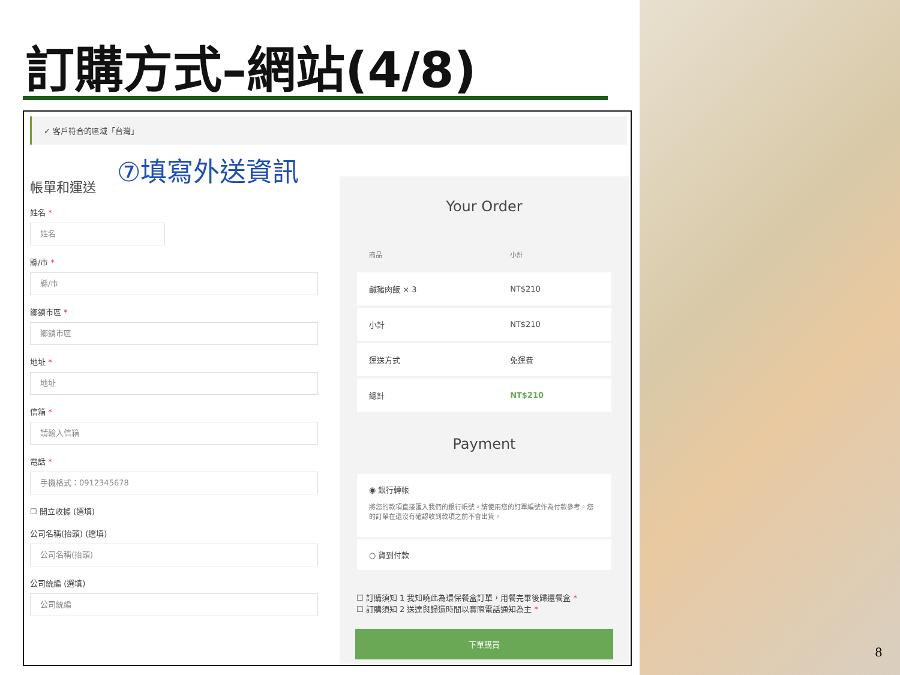訂購方式–網站(4/8)
✓ 客戶符合的區域「台灣」
⑦填寫外送資訊
帳單和運送
姓名 *
姓名
縣/市 *
縣/市
鄉鎮市區 *
鄉鎮市區
地址 *
地址
信箱 *
請輸入信箱
電話 *
手機格式：0912345678
☐ 開立收據 (選填)
公司名稱(抬頭) (選填)
公司名稱(抬頭)
公司統編 (選填)
公司統編
Your Order
| 商品 | 小計 |
| --- | --- |
| 鹹豬肉飯 × 3 | NT$210 |
| 小計 | NT$210 |
| 運送方式 | 免運費 |
| 總計 | NT$210 |
Payment
◉ 銀行轉帳
將您的款項直接匯入我們的銀行帳號。請使用您的訂單編號作為付款參考。您的訂單在還沒有確認收到款項之前不會出貨。
○ 貨到付款
☐ 訂購須知 1 我知曉此為環保餐盒訂單，用餐完畢後歸還餐盒 *
☐ 訂購須知 2 送達與歸還時間以實際電話通知為主 *
下單購買
8